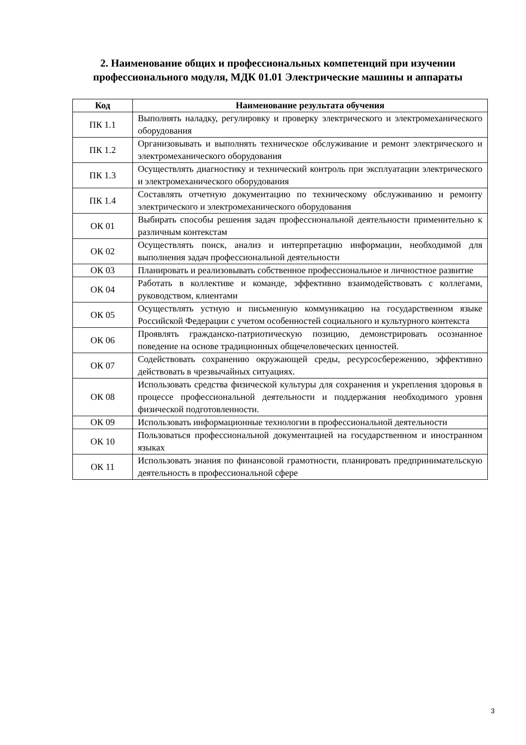2. Наименование общих и профессиональных компетенций при изучении профессионального модуля, МДК 01.01 Электрические машины и аппараты
| Код | Наименование результата обучения |
| --- | --- |
| ПК 1.1 | Выполнять наладку, регулировку и проверку электрического и электромеханического оборудования |
| ПК 1.2 | Организовывать и выполнять техническое обслуживание и ремонт электрического и электромеханического оборудования |
| ПК 1.3 | Осуществлять диагностику и технический контроль при эксплуатации электрического и электромеханического оборудования |
| ПК 1.4 | Составлять отчетную документацию по техническому обслуживанию и ремонту электрического и электромеханического оборудования |
| ОК 01 | Выбирать способы решения задач профессиональной деятельности применительно к различным контекстам |
| ОК 02 | Осуществлять поиск, анализ и интерпретацию информации, необходимой для выполнения задач профессиональной деятельности |
| ОК 03 | Планировать и реализовывать собственное профессиональное и личностное развитие |
| ОК 04 | Работать в коллективе и команде, эффективно взаимодействовать с коллегами, руководством, клиентами |
| ОК 05 | Осуществлять устную и письменную коммуникацию на государственном языке Российской Федерации с учетом особенностей социального и культурного контекста |
| ОК 06 | Проявлять гражданско-патриотическую позицию, демонстрировать осознанное поведение на основе традиционных общечеловеческих ценностей. |
| ОК 07 | Содействовать сохранению окружающей среды, ресурсосбережению, эффективно действовать в чрезвычайных ситуациях. |
| ОК 08 | Использовать средства физической культуры для сохранения и укрепления здоровья в процессе профессиональной деятельности и поддержания необходимого уровня физической подготовленности. |
| ОК 09 | Использовать информационные технологии в профессиональной деятельности |
| ОК 10 | Пользоваться профессиональной документацией на государственном и иностранном языках |
| ОК 11 | Использовать знания по финансовой грамотности, планировать предпринимательскую деятельность в профессиональной сфере |
3